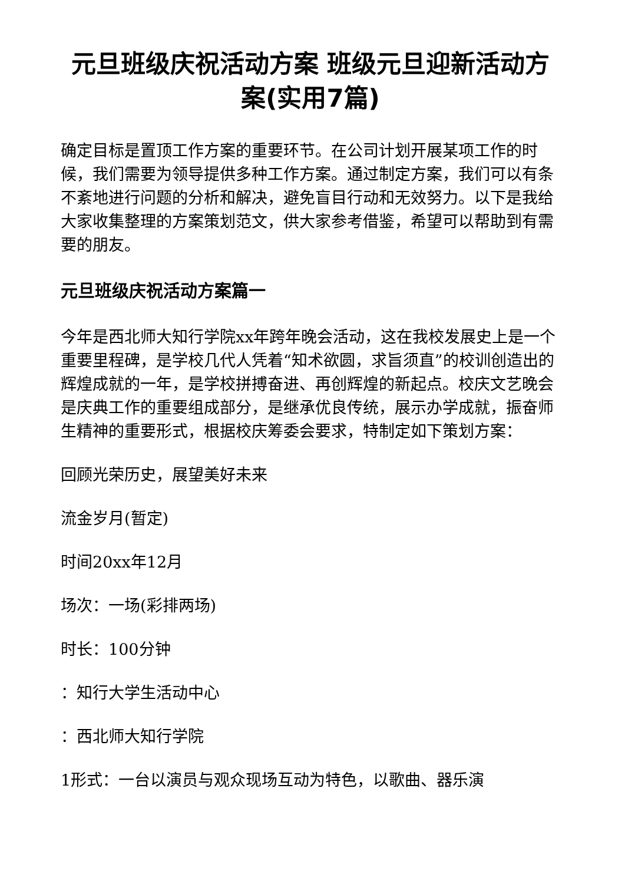元旦班级庆祝活动方案 班级元旦迎新活动方案(实用7篇)
确定目标是置顶工作方案的重要环节。在公司计划开展某项工作的时候，我们需要为领导提供多种工作方案。通过制定方案，我们可以有条不紊地进行问题的分析和解决，避免盲目行动和无效努力。以下是我给大家收集整理的方案策划范文，供大家参考借鉴，希望可以帮助到有需要的朋友。
元旦班级庆祝活动方案篇一
今年是西北师大知行学院xx年跨年晚会活动，这在我校发展史上是一个重要里程碑，是学校几代人凭着“知术欲圆，求旨须直”的校训创造出的辉煌成就的一年，是学校拼搏奋进、再创辉煌的新起点。校庆文艺晚会是庆典工作的重要组成部分，是继承优良传统，展示办学成就，振奋师生精神的重要形式，根据校庆筹委会要求，特制定如下策划方案：
回顾光荣历史，展望美好未来
流金岁月(暂定)
时间20xx年12月
场次：一场(彩排两场)
时长：100分钟
：知行大学生活动中心
：西北师大知行学院
1形式：一台以演员与观众现场互动为特色，以歌曲、器乐演